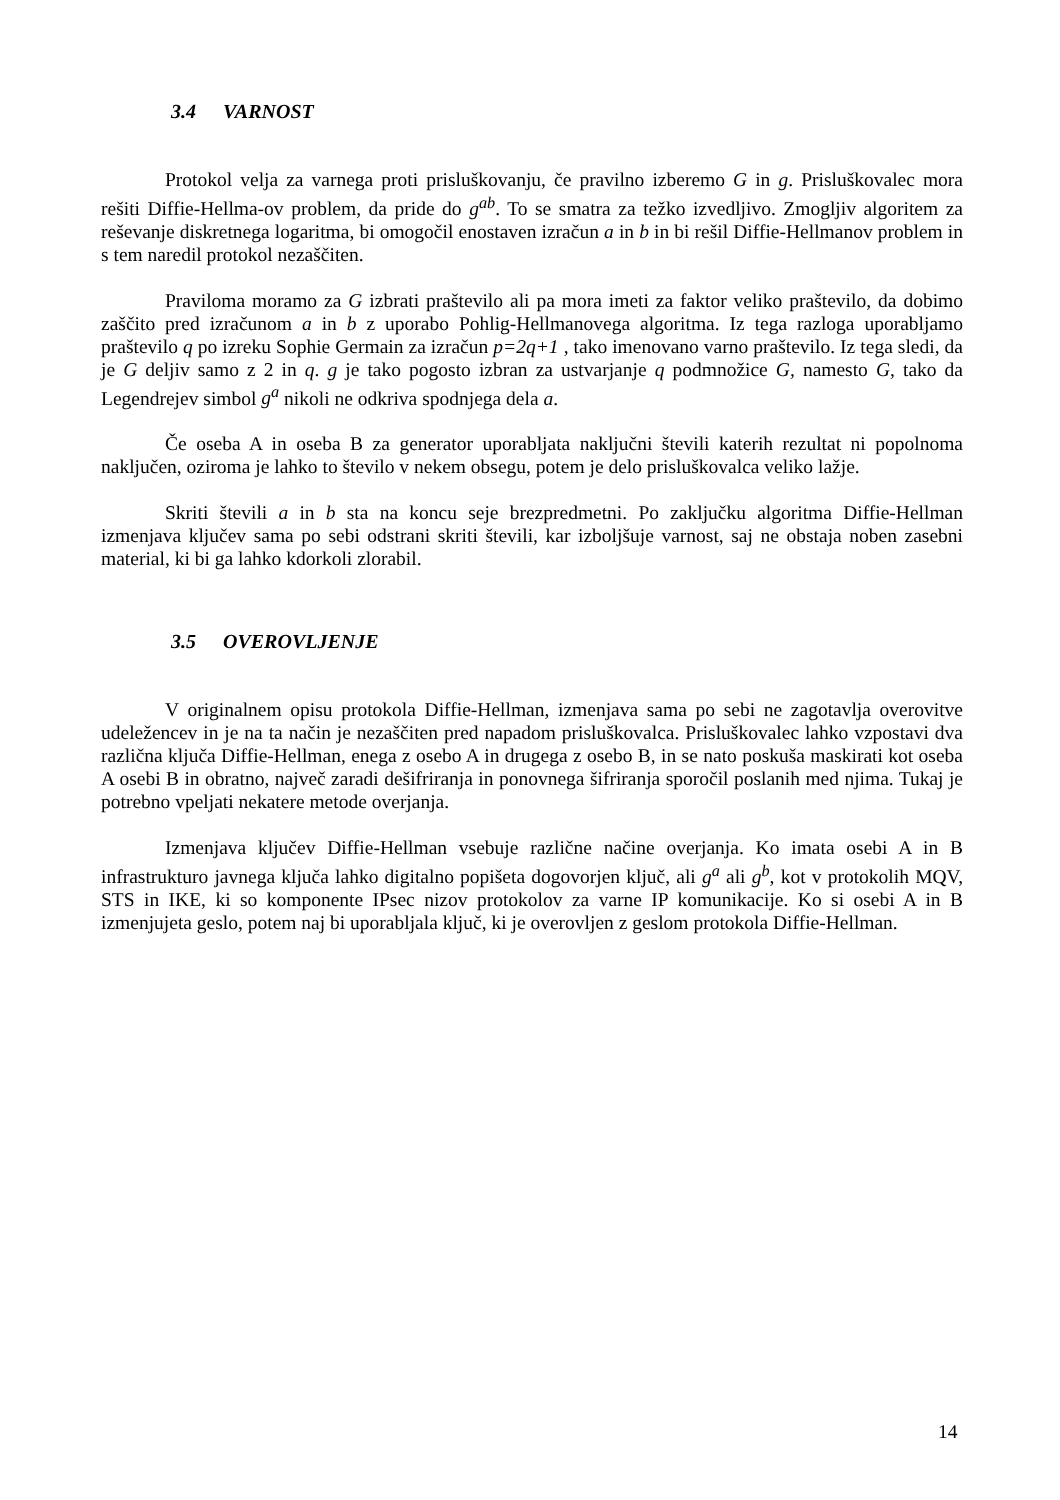3.4 VARNOST
Protokol velja za varnega proti prisluškovanju, če pravilno izberemo G in g. Prisluškovalec mora rešiti Diffie-Hellma-ov problem, da pride do g<sup>ab</sup>. To se smatra za težko izvedljivo. Zmogljiv algoritem za reševanje diskretnega logaritma, bi omogočil enostaven izračun a in b in bi rešil Diffie-Hellmanov problem in s tem naredil protokol nezaščiten.
Praviloma moramo za G izbrati praštevilo ali pa mora imeti za faktor veliko praštevilo, da dobimo zaščito pred izračunom a in b z uporabo Pohlig-Hellmanovega algoritma. Iz tega razloga uporabljamo praštevilo q po izreku Sophie Germain za izračun p=2q+1 , tako imenovano varno praštevilo. Iz tega sledi, da je G deljiv samo z 2 in q. g je tako pogosto izbran za ustvarjanje q podmnožice G, namesto G, tako da Legendrejev simbol g<sup>a</sup> nikoli ne odkriva spodnjega dela a.
Če oseba A in oseba B za generator uporabljata naključni števili katerih rezultat ni popolnoma naključen, oziroma je lahko to število v nekem obsegu, potem je delo prisluškovalca veliko lažje.
Skriti števili a in b sta na koncu seje brezpredmetni. Po zaključku algoritma Diffie-Hellman izmenjava ključev sama po sebi odstrani skriti števili, kar izboljšuje varnost, saj ne obstaja noben zasebni material, ki bi ga lahko kdorkoli zlorabil.
3.5 OVEROVLJENJE
V originalnem opisu protokola Diffie-Hellman, izmenjava sama po sebi ne zagotavlja overovitve udeležencev in je na ta način je nezaščiten pred napadom prisluškovalca. Prisluškovalec lahko vzpostavi dva različna ključa Diffie-Hellman, enega z osebo A in drugega z osebo B, in se nato poskuša maskirati kot oseba A osebi B in obratno, največ zaradi dešifriranja in ponovnega šifriranja sporočil poslanih med njima. Tukaj je potrebno vpeljati nekatere metode overjanja.
Izmenjava ključev Diffie-Hellman vsebuje različne načine overjanja. Ko imata osebi A in B infrastrukturo javnega ključa lahko digitalno popišeta dogovorjen ključ, ali g<sup>a</sup> ali g<sup>b</sup>, kot v protokolih MQV, STS in IKE, ki so komponente IPsec nizov protokolov za varne IP komunikacije. Ko si osebi A in B izmenjujeta geslo, potem naj bi uporabljala ključ, ki je overovljen z geslom protokola Diffie-Hellman.
14